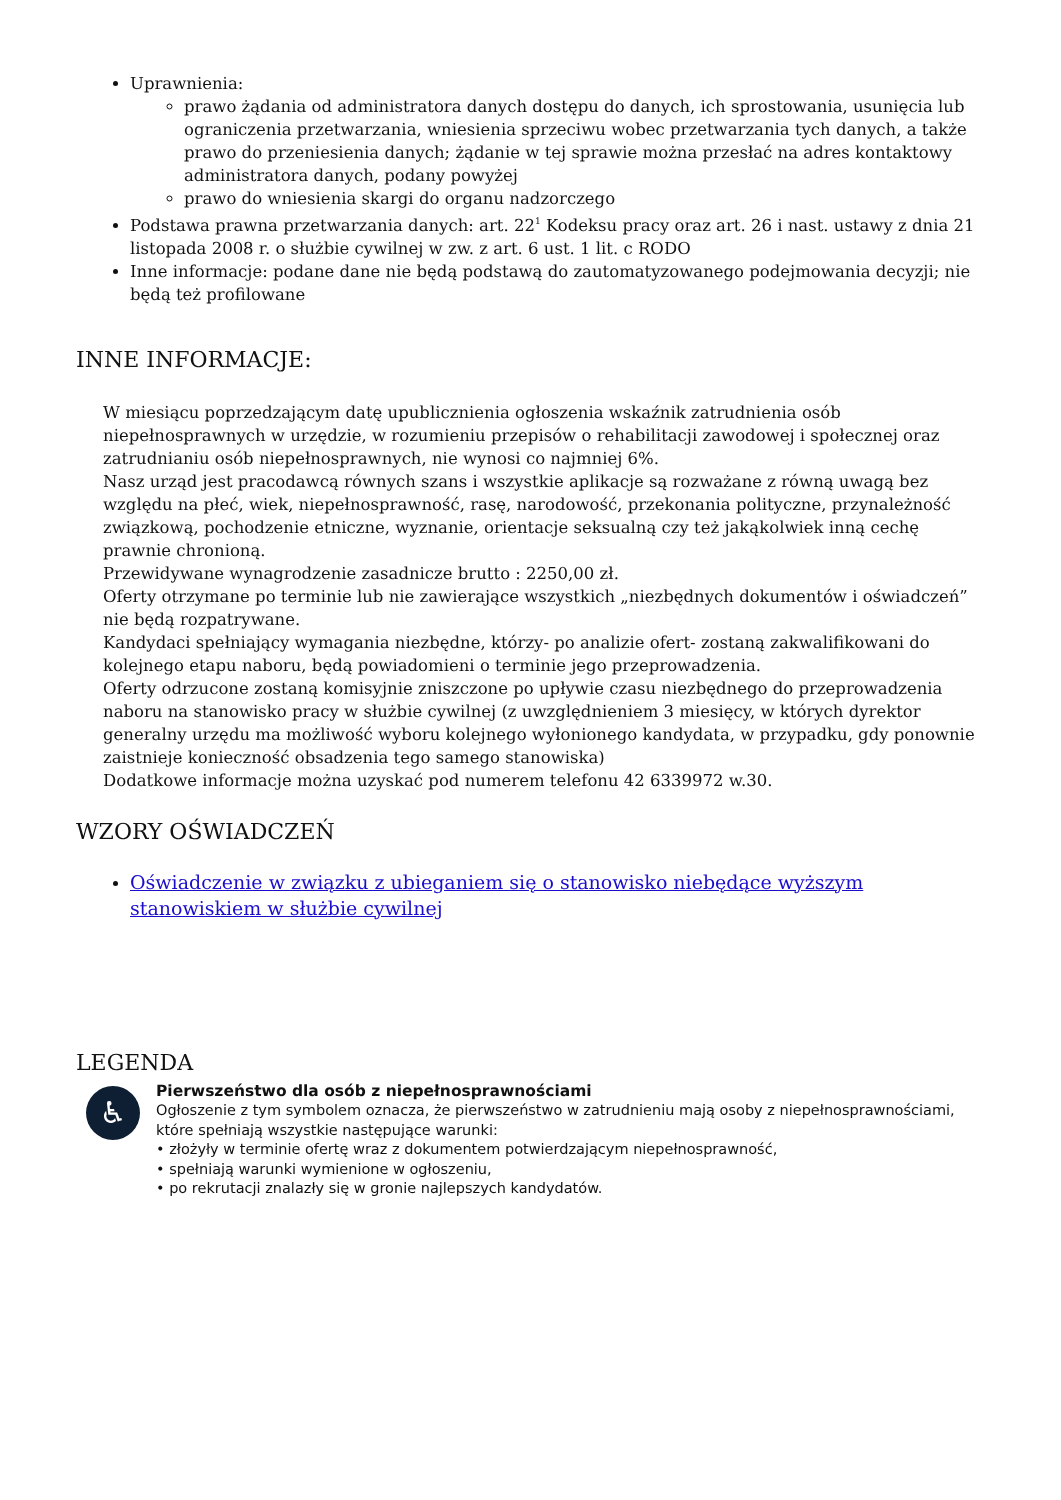Uprawnienia:
prawo żądania od administratora danych dostępu do danych, ich sprostowania, usunięcia lub ograniczenia przetwarzania, wniesienia sprzeciwu wobec przetwarzania tych danych, a także prawo do przeniesienia danych; żądanie w tej sprawie można przesłać na adres kontaktowy administratora danych, podany powyżej
prawo do wniesienia skargi do organu nadzorczego
Podstawa prawna przetwarzania danych: art. 22<sup>1</sup> Kodeksu pracy oraz art. 26 i nast. ustawy z dnia 21 listopada 2008 r. o służbie cywilnej w zw. z art. 6 ust. 1 lit. c RODO
Inne informacje: podane dane nie będą podstawą do zautomatyzowanego podejmowania decyzji; nie będą też profilowane
INNE INFORMACJE:
W miesiącu poprzedzającym datę upublicznienia ogłoszenia wskaźnik zatrudnienia osób niepełnosprawnych w urzędzie, w rozumieniu przepisów o rehabilitacji zawodowej i społecznej oraz zatrudnianiu osób niepełnosprawnych, nie wynosi co najmniej 6%.
Nasz urząd jest pracodawcą równych szans i wszystkie aplikacje są rozważane z równą uwagą bez względu na płeć, wiek, niepełnosprawność, rasę, narodowość, przekonania polityczne, przynależność związkową, pochodzenie etniczne, wyznanie, orientacje seksualną czy też jakąkolwiek inną cechę prawnie chronioną.
Przewidywane wynagrodzenie zasadnicze brutto : 2250,00 zł.
Oferty otrzymane po terminie lub nie zawierające wszystkich „niezbędnych dokumentów i oświadczeń” nie będą rozpatrywane.
Kandydaci spełniający wymagania niezbędne, którzy- po analizie ofert- zostaną zakwalifikowani do kolejnego etapu naboru, będą powiadomieni o terminie jego przeprowadzenia.
Oferty odrzucone zostaną komisyjnie zniszczone po upływie czasu niezbędnego do przeprowadzenia naboru na stanowisko pracy w służbie cywilnej (z uwzględnieniem 3 miesięcy, w których dyrektor generalny urzędu ma możliwość wyboru kolejnego wyłonionego kandydata, w przypadku, gdy ponownie zaistnieje konieczność obsadzenia tego samego stanowiska)
Dodatkowe informacje można uzyskać pod numerem telefonu 42 6339972 w.30.
WZORY OŚWIADCZEŃ
Oświadczenie w związku z ubieganiem się o stanowisko niebędące wyższym stanowiskiem w służbie cywilnej
LEGENDA
♿
Pierwszeństwo dla osób z niepełnosprawnościami
Ogłoszenie z tym symbolem oznacza, że pierwszeństwo w zatrudnieniu mają osoby z niepełnosprawnościami, które spełniają wszystkie następujące warunki:
• złożyły w terminie ofertę wraz z dokumentem potwierdzającym niepełnosprawność,
• spełniają warunki wymienione w ogłoszeniu,
• po rekrutacji znalazły się w gronie najlepszych kandydatów.